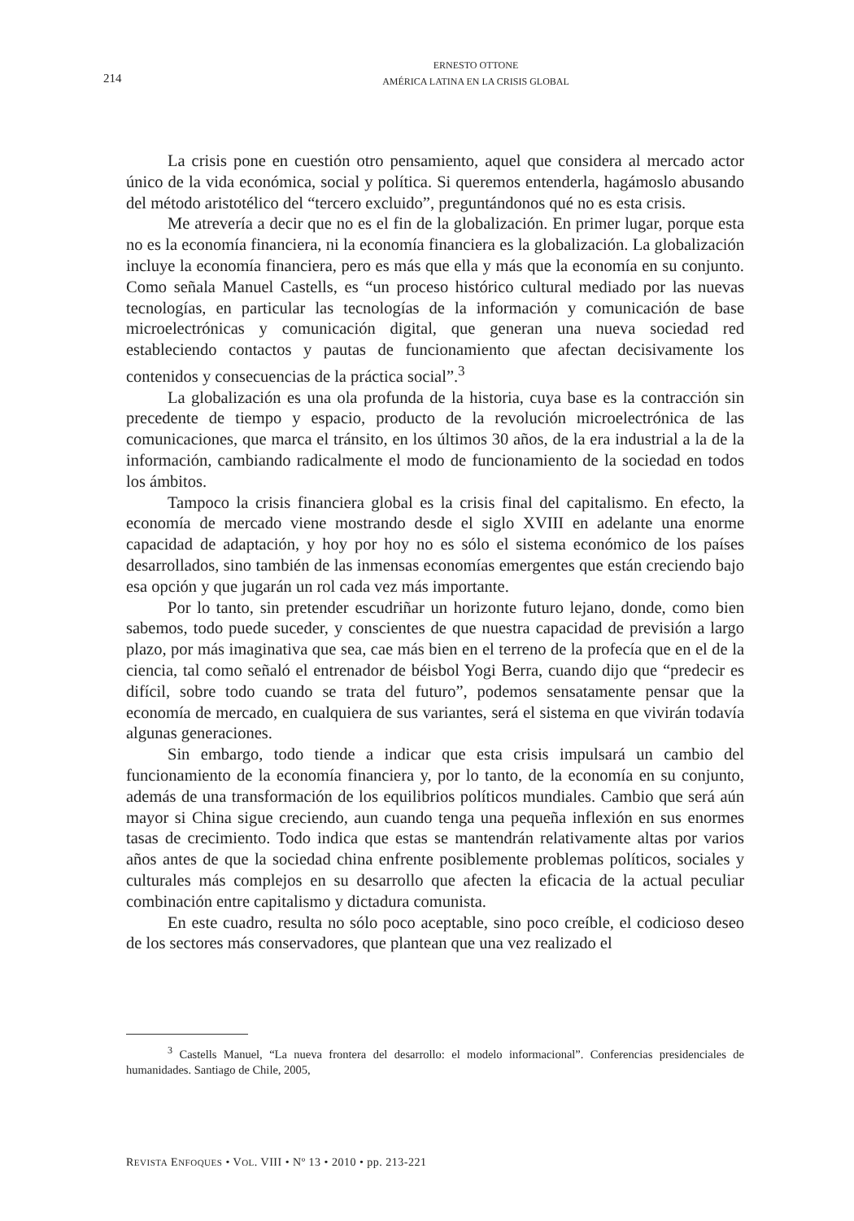214
ERNESTO OTTONE
AMÉRICA LATINA EN LA CRISIS GLOBAL
La crisis pone en cuestión otro pensamiento, aquel que considera al mercado actor único de la vida económica, social y política. Si queremos entenderla, hagámoslo abusando del método aristotélico del “tercero excluido”, preguntándonos qué no es esta crisis.
Me atrevería a decir que no es el fin de la globalización. En primer lugar, porque esta no es la economía financiera, ni la economía financiera es la globalización. La globalización incluye la economía financiera, pero es más que ella y más que la economía en su conjunto. Como señala Manuel Castells, es “un proceso histórico cultural mediado por las nuevas tecnologías, en particular las tecnologías de la información y comunicación de base microelectrónicas y comunicación digital, que generan una nueva sociedad red estableciendo contactos y pautas de funcionamiento que afectan decisivamente los contenidos y consecuencias de la práctica social”.<sup>3</sup>
La globalización es una ola profunda de la historia, cuya base es la contracción sin precedente de tiempo y espacio, producto de la revolución microelectrónica de las comunicaciones, que marca el tránsito, en los últimos 30 años, de la era industrial a la de la información, cambiando radicalmente el modo de funcionamiento de la sociedad en todos los ámbitos.
Tampoco la crisis financiera global es la crisis final del capitalismo. En efecto, la economía de mercado viene mostrando desde el siglo XVIII en adelante una enorme capacidad de adaptación, y hoy por hoy no es sólo el sistema económico de los países desarrollados, sino también de las inmensas economías emergentes que están creciendo bajo esa opción y que jugarán un rol cada vez más importante.
Por lo tanto, sin pretender escudriñar un horizonte futuro lejano, donde, como bien sabemos, todo puede suceder, y conscientes de que nuestra capacidad de previsión a largo plazo, por más imaginativa que sea, cae más bien en el terreno de la profecía que en el de la ciencia, tal como señaló el entrenador de béisbol Yogi Berra, cuando dijo que “predecir es difícil, sobre todo cuando se trata del futuro”, podemos sensatamente pensar que la economía de mercado, en cualquiera de sus variantes, será el sistema en que vivirán todavía algunas generaciones.
Sin embargo, todo tiende a indicar que esta crisis impulsará un cambio del funcionamiento de la economía financiera y, por lo tanto, de la economía en su conjunto, además de una transformación de los equilibrios políticos mundiales. Cambio que será aún mayor si China sigue creciendo, aun cuando tenga una pequeña inflexión en sus enormes tasas de crecimiento. Todo indica que estas se mantendrán relativamente altas por varios años antes de que la sociedad china enfrente posiblemente problemas políticos, sociales y culturales más complejos en su desarrollo que afecten la eficacia de la actual peculiar combinación entre capitalismo y dictadura comunista.
En este cuadro, resulta no sólo poco aceptable, sino poco creíble, el codicioso deseo de los sectores más conservadores, que plantean que una vez realizado el
<sup>3</sup> Castells Manuel, “La nueva frontera del desarrollo: el modelo informacional”. Conferencias presidenciales de humanidades. Santiago de Chile, 2005,
REVISTA ENFOQUES • VOL. VIII • Nº 13 • 2010 • pp. 213-221